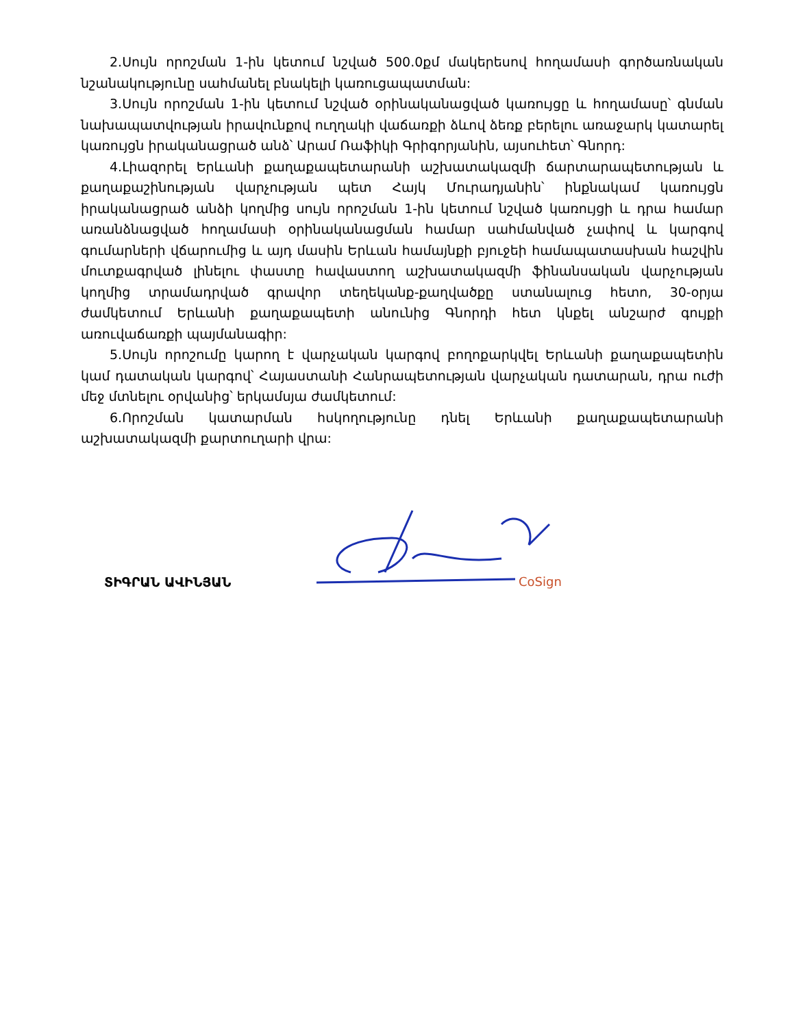2.Սույն որոշման 1-ին կետում նշված 500.0քմ մակերեսով հողամասի գործառնական նշանակությունը սահմանել բնակելի կառուցապատման:
3.Սույն որոշման 1-ին կետում նշված օրինականացված կառույցը և հողամասը՝ գնման նախապատվության իրավունքով ուղղակի վաճառքի ձևով ձեռք բերելու առաջարկ կատարել կառույցն իրականացրած անձ՝ Արամ Ռաֆիկի Գրիգորյանին, այսուհետ՝ Գնորդ:
4.Լիազորել Երևանի քաղաքապետարանի աշխատակազմի ճարտարապետության և քաղաքաշինության վարչության պետ Հայկ Մուրադյանին՝ ինքնակամ կառույցն իրականացրած անձի կողմից սույն որոշման 1-ին կետում նշված կառույցի և դրա համար առանձնացված հողամասի օրինականացման համար սահմանված չափով և կարգով գումարների վճարումից և այդ մասին Երևան համայնքի բյուջեի համապատասխան հաշվին մուտքագրված լինելու փաստը հավաստող աշխատակազմի ֆինանսական վարչության կողմից տրամադրված գրավոր տեղեկանք-քաղվածքը ստանալուց հետո, 30-օրյա ժամկետում Երևանի քաղաքապետի անունից Գնորդի հետ կնքել անշարժ գույքի առուվաճառքի պայմանագիր:
5.Սույն որոշումը կարող է վարչական կարգով բողոքարկվել Երևանի քաղաքապետին կամ դատական կարգով՝ Հայաստանի Հանրապետության վարչական դատարան, դրա ուժի մեջ մտնելու օրվանից՝ երկամսյա ժամկետում:
6.Որոշման կատարման հսկողությունը դնել Երևանի քաղաքապետարանի աշխատակազմի քարտուղարի վրա:
ՏԻԳՐԱՆ ԱՎԻՆՅԱՆ
CoSign